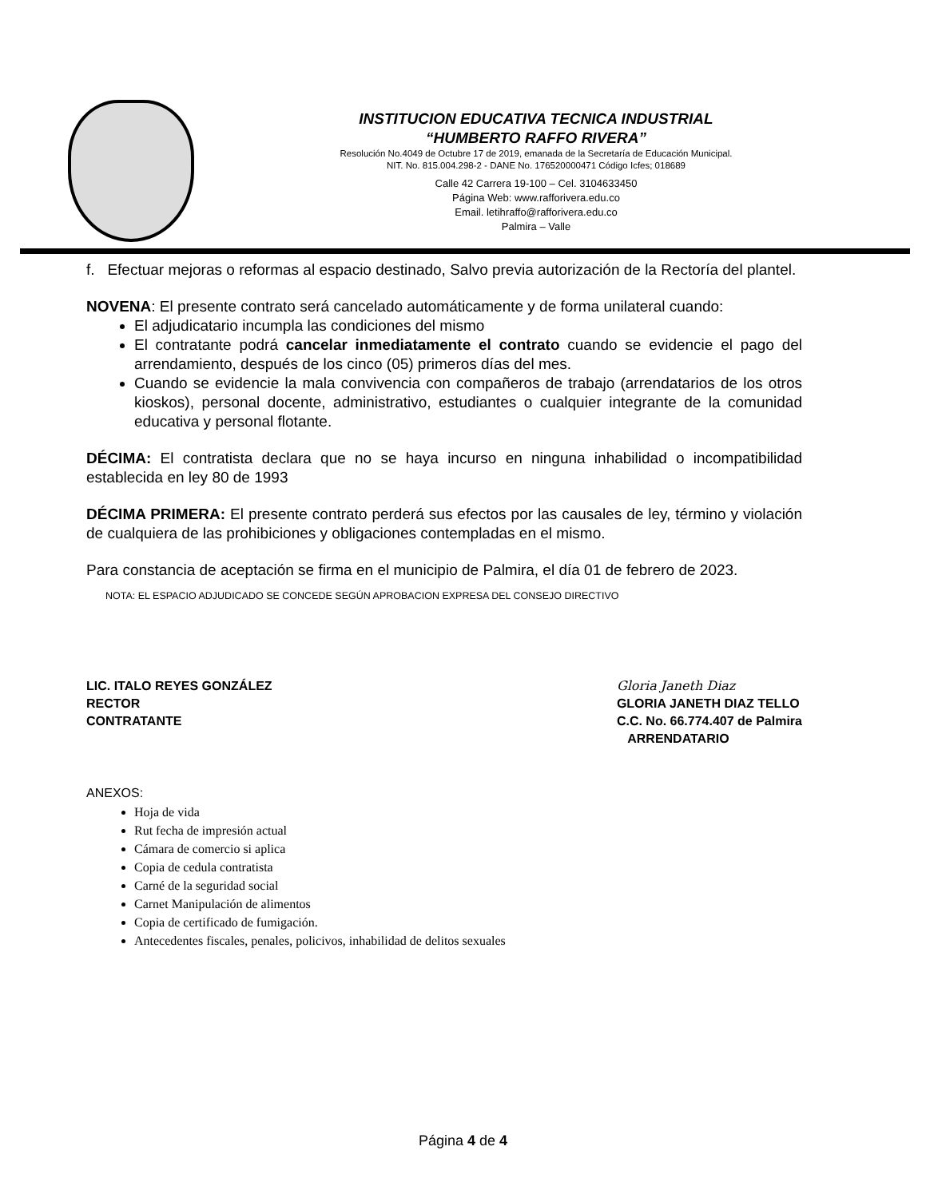INSTITUCION EDUCATIVA TECNICA INDUSTRIAL
“HUMBERTO RAFFO RIVERA”
Resolución No.4049 de Octubre 17 de 2019, emanada de la Secretaría de Educación Municipal.
NIT. No. 815.004.298-2 - DANE No. 176520000471 Código Icfes; 018689
Calle 42 Carrera 19-100 – Cel. 3104633450
Página Web: www.rafforivera.edu.co
Email. letihraffo@rafforivera.edu.co
Palmira – Valle
f. Efectuar mejoras o reformas al espacio destinado, Salvo previa autorización de la Rectoría del plantel.
NOVENA: El presente contrato será cancelado automáticamente y de forma unilateral cuando:
El adjudicatario incumpla las condiciones del mismo
El contratante podrá cancelar inmediatamente el contrato cuando se evidencie el pago del arrendamiento, después de los cinco (05) primeros días del mes.
Cuando se evidencie la mala convivencia con compañeros de trabajo (arrendatarios de los otros kioskos), personal docente, administrativo, estudiantes o cualquier integrante de la comunidad educativa y personal flotante.
DÉCIMA: El contratista declara que no se haya incurso en ninguna inhabilidad o incompatibilidad establecida en ley 80 de 1993
DÉCIMA PRIMERA: El presente contrato perderá sus efectos por las causales de ley, término y violación de cualquiera de las prohibiciones y obligaciones contempladas en el mismo.
Para constancia de aceptación se firma en el municipio de Palmira, el día 01 de febrero de 2023.
NOTA: EL ESPACIO ADJUDICADO SE CONCEDE SEGÚN APROBACION EXPRESA DEL CONSEJO DIRECTIVO
LIC. ITALO REYES GONZÁLEZ
RECTOR
CONTRATANTE
Gloria Janeth Diaz
GLORIA JANETH DIAZ TELLO
C.C. No. 66.774.407 de Palmira
ARRENDATARIO
ANEXOS:
Hoja de vida
Rut fecha de impresión actual
Cámara de comercio si aplica
Copia de cedula contratista
Carné de la seguridad social
Carnet Manipulación de alimentos
Copia de certificado de fumigación.
Antecedentes fiscales, penales, policivos, inhabilidad de delitos sexuales
Página 4 de 4